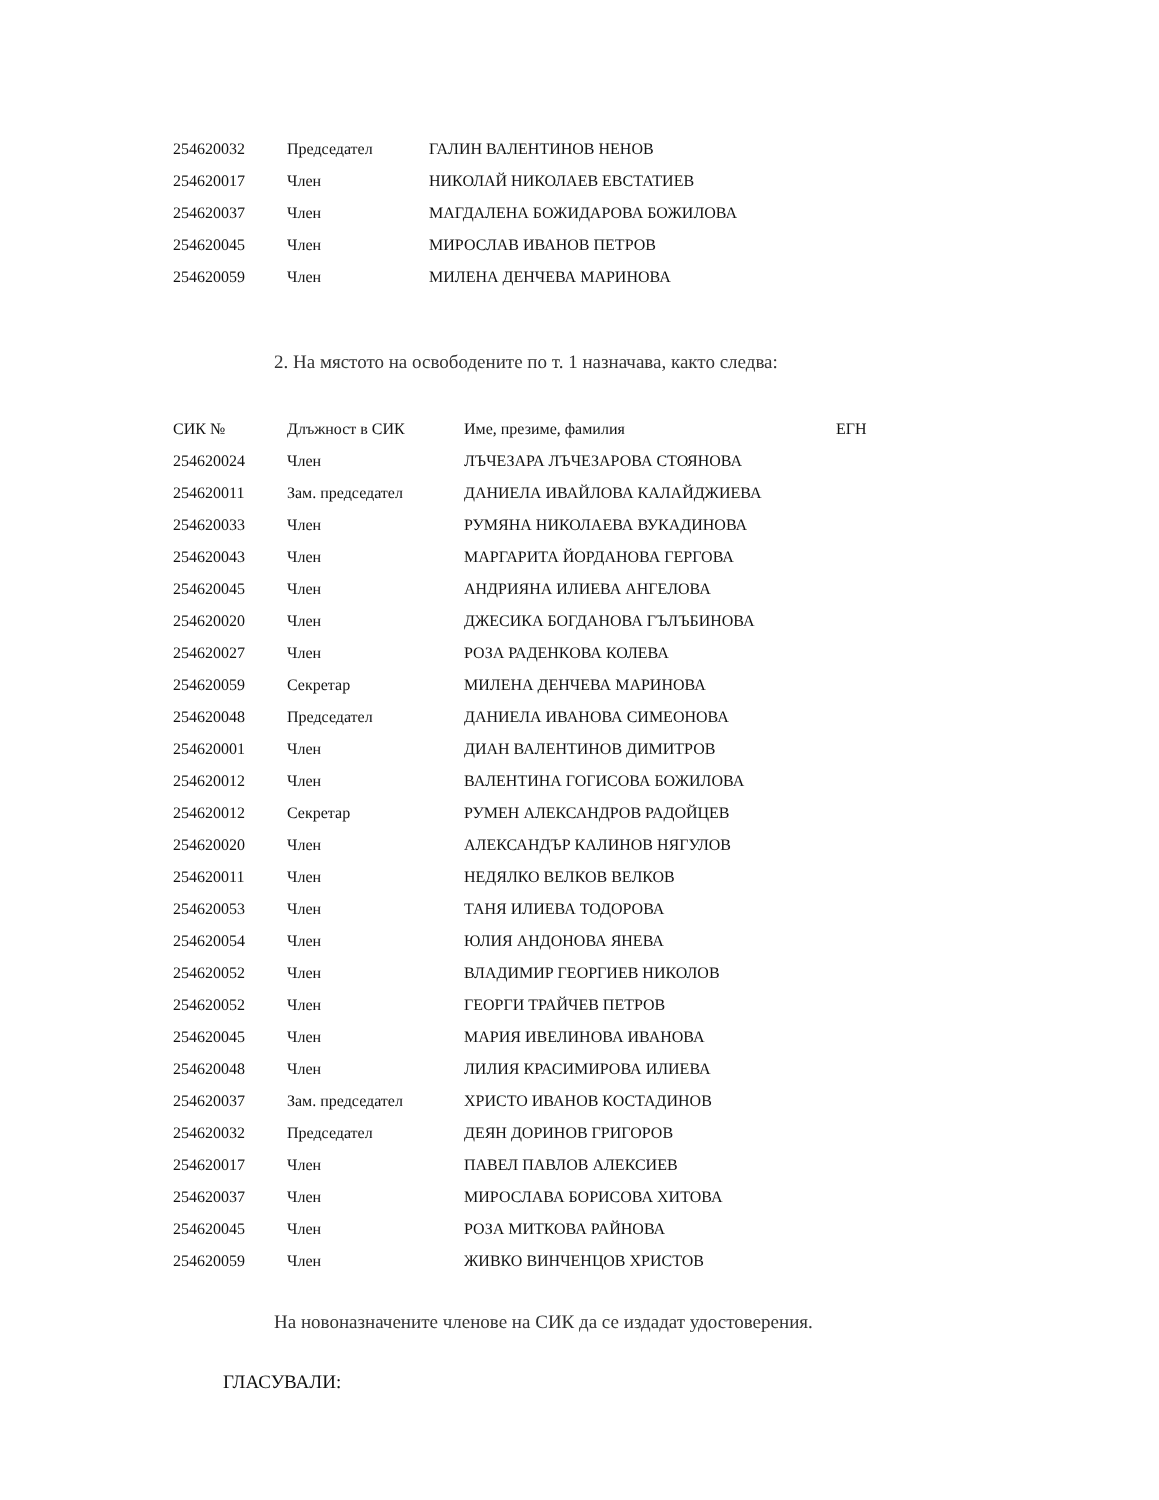| 254620032 | Председател | ГАЛИН ВАЛЕНТИНОВ НЕНОВ |
| 254620017 | Член | НИКОЛАЙ НИКОЛАЕВ ЕВСТАТИЕВ |
| 254620037 | Член | МАГДАЛЕНА БОЖИДАРОВА БОЖИЛОВА |
| 254620045 | Член | МИРОСЛАВ ИВАНОВ ПЕТРОВ |
| 254620059 | Член | МИЛЕНА ДЕНЧЕВА МАРИНОВА |
2. На мястото на освободените по т. 1 назначава, както следва:
| СИК № | Длъжност в СИК | Име, презиме, фамилия | ЕГН |
| --- | --- | --- | --- |
| 254620024 | Член | ЛЪЧЕЗАРА ЛЪЧЕЗАРОВА СТОЯНОВА | |
| 254620011 | Зам. председател | ДАНИЕЛА ИВАЙЛОВА КАЛАЙДЖИЕВА | |
| 254620033 | Член | РУМЯНА НИКОЛАЕВА ВУКАДИНОВА | |
| 254620043 | Член | МАРГАРИТА ЙОРДАНОВА ГЕРГОВА | |
| 254620045 | Член | АНДРИЯНА ИЛИЕВА АНГЕЛОВА | |
| 254620020 | Член | ДЖЕСИКА БОГДАНОВА ГЪЛЪБИНОВА | |
| 254620027 | Член | РОЗА РАДЕНКОВА КОЛЕВА | |
| 254620059 | Секретар | МИЛЕНА ДЕНЧЕВА МАРИНОВА | |
| 254620048 | Председател | ДАНИЕЛА ИВАНОВА СИМЕОНОВА | |
| 254620001 | Член | ДИАН ВАЛЕНТИНОВ ДИМИТРОВ | |
| 254620012 | Член | ВАЛЕНТИНА ГОГИСОВА БОЖИЛОВА | |
| 254620012 | Секретар | РУМЕН АЛЕКСАНДРОВ РАДОЙЦЕВ | |
| 254620020 | Член | АЛЕКСАНДЪР КАЛИНОВ НЯГУЛОВ | |
| 254620011 | Член | НЕДЯЛКО ВЕЛКОВ ВЕЛКОВ | |
| 254620053 | Член | ТАНЯ ИЛИЕВА ТОДОРОВА | |
| 254620054 | Член | ЮЛИЯ АНДОНОВА ЯНЕВА | |
| 254620052 | Член | ВЛАДИМИР ГЕОРГИЕВ НИКОЛОВ | |
| 254620052 | Член | ГЕОРГИ ТРАЙЧЕВ ПЕТРОВ | |
| 254620045 | Член | МАРИЯ ИВЕЛИНОВА ИВАНОВА | |
| 254620048 | Член | ЛИЛИЯ КРАСИМИРОВА ИЛИЕВА | |
| 254620037 | Зам. председател | ХРИСТО ИВАНОВ КОСТАДИНОВ | |
| 254620032 | Председател | ДЕЯН ДОРИНОВ ГРИГОРОВ | |
| 254620017 | Член | ПАВЕЛ ПАВЛОВ АЛЕКСИЕВ | |
| 254620037 | Член | МИРОСЛАВА БОРИСОВА ХИТОВА | |
| 254620045 | Член | РОЗА МИТКОВА РАЙНОВА | |
| 254620059 | Член | ЖИВКО ВИНЧЕНЦОВ ХРИСТОВ | |
На новоназначените членове на СИК да се издадат удостоверения.
ГЛАСУВАЛИ: